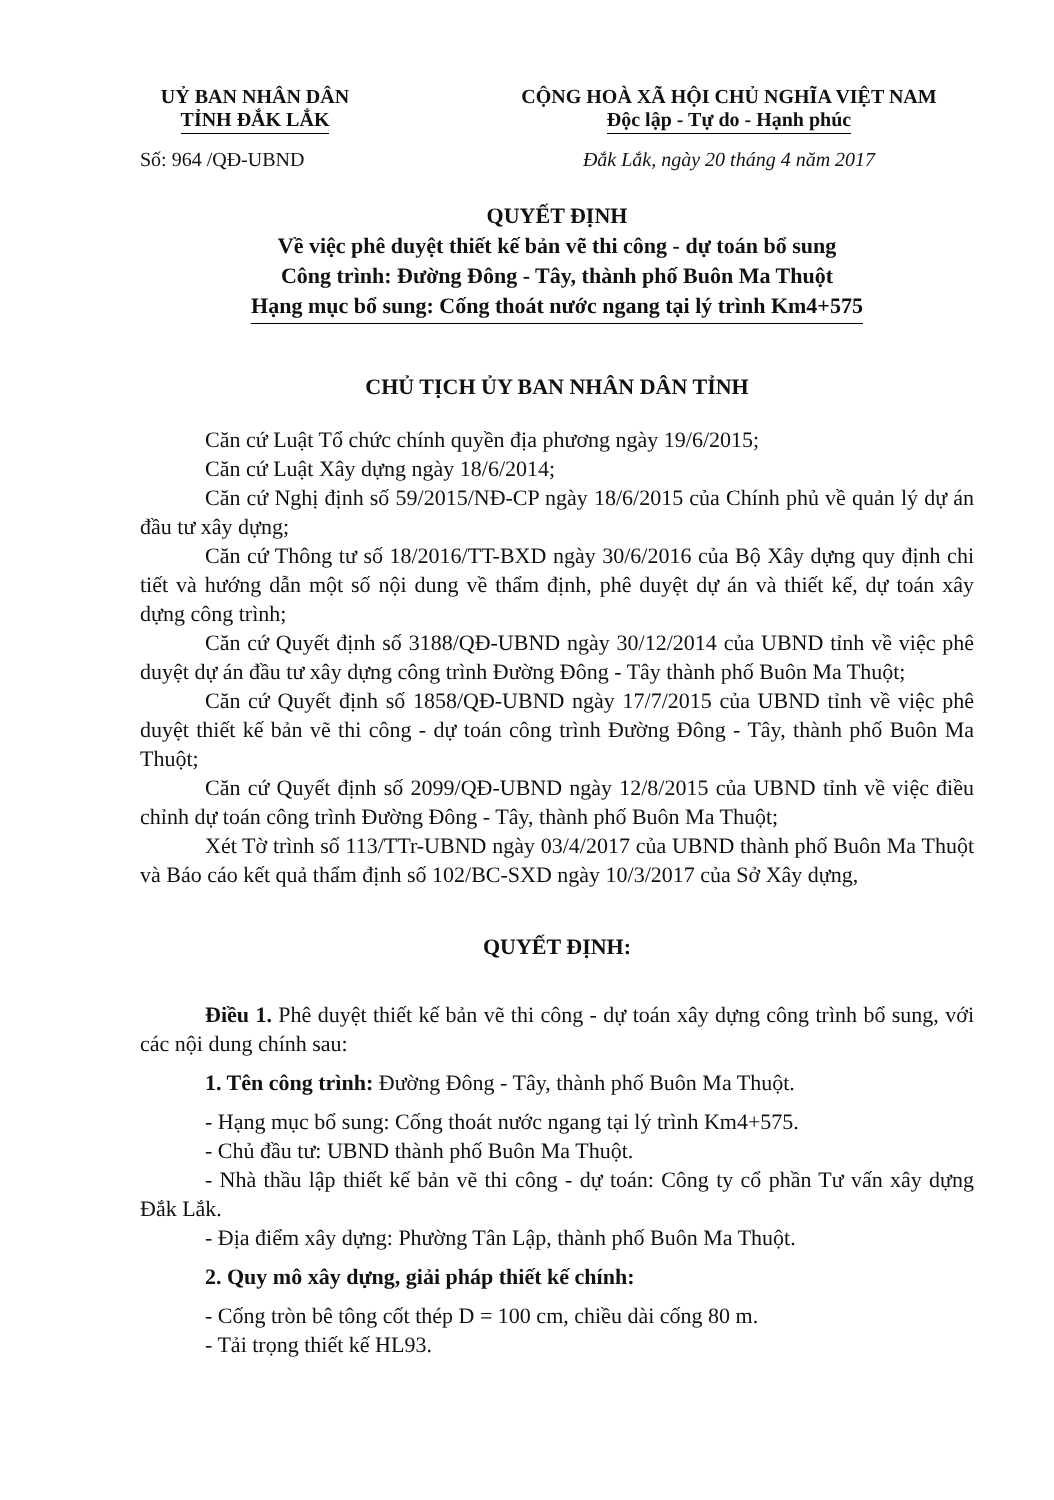UỶ BAN NHÂN DÂN
TỈNH ĐẮK LẮK
CỘNG HOÀ XÃ HỘI CHỦ NGHĨA VIỆT NAM
Độc lập - Tự do - Hạnh phúc
Số: 964 /QĐ-UBND Đắk Lắk, ngày 20 tháng 4 năm 2017
QUYẾT ĐỊNH
Về việc phê duyệt thiết kế bản vẽ thi công - dự toán bổ sung
Công trình: Đường Đông - Tây, thành phố Buôn Ma Thuột
Hạng mục bổ sung: Cống thoát nước ngang tại lý trình Km4+575
CHỦ TỊCH ỦY BAN NHÂN DÂN TỈNH
Căn cứ Luật Tổ chức chính quyền địa phương ngày 19/6/2015;
Căn cứ Luật Xây dựng ngày 18/6/2014;
Căn cứ Nghị định số 59/2015/NĐ-CP ngày 18/6/2015 của Chính phủ về quản lý dự án đầu tư xây dựng;
Căn cứ Thông tư số 18/2016/TT-BXD ngày 30/6/2016 của Bộ Xây dựng quy định chi tiết và hướng dẫn một số nội dung về thẩm định, phê duyệt dự án và thiết kế, dự toán xây dựng công trình;
Căn cứ Quyết định số 3188/QĐ-UBND ngày 30/12/2014 của UBND tỉnh về việc phê duyệt dự án đầu tư xây dựng công trình Đường Đông - Tây thành phố Buôn Ma Thuột;
Căn cứ Quyết định số 1858/QĐ-UBND ngày 17/7/2015 của UBND tỉnh về việc phê duyệt thiết kế bản vẽ thi công - dự toán công trình Đường Đông - Tây, thành phố Buôn Ma Thuột;
Căn cứ Quyết định số 2099/QĐ-UBND ngày 12/8/2015 của UBND tỉnh về việc điều chỉnh dự toán công trình Đường Đông - Tây, thành phố Buôn Ma Thuột;
Xét Tờ trình số 113/TTr-UBND ngày 03/4/2017 của UBND thành phố Buôn Ma Thuột và Báo cáo kết quả thẩm định số 102/BC-SXD ngày 10/3/2017 của Sở Xây dựng,
QUYẾT ĐỊNH:
Điều 1. Phê duyệt thiết kế bản vẽ thi công - dự toán xây dựng công trình bổ sung, với các nội dung chính sau:
1. Tên công trình: Đường Đông - Tây, thành phố Buôn Ma Thuột.
- Hạng mục bổ sung: Cống thoát nước ngang tại lý trình Km4+575.
- Chủ đầu tư: UBND thành phố Buôn Ma Thuột.
- Nhà thầu lập thiết kế bản vẽ thi công - dự toán: Công ty cổ phần Tư vấn xây dựng Đắk Lắk.
- Địa điểm xây dựng: Phường Tân Lập, thành phố Buôn Ma Thuột.
2. Quy mô xây dựng, giải pháp thiết kế chính:
- Cống tròn bê tông cốt thép D = 100 cm, chiều dài cống 80 m.
- Tải trọng thiết kế HL93.